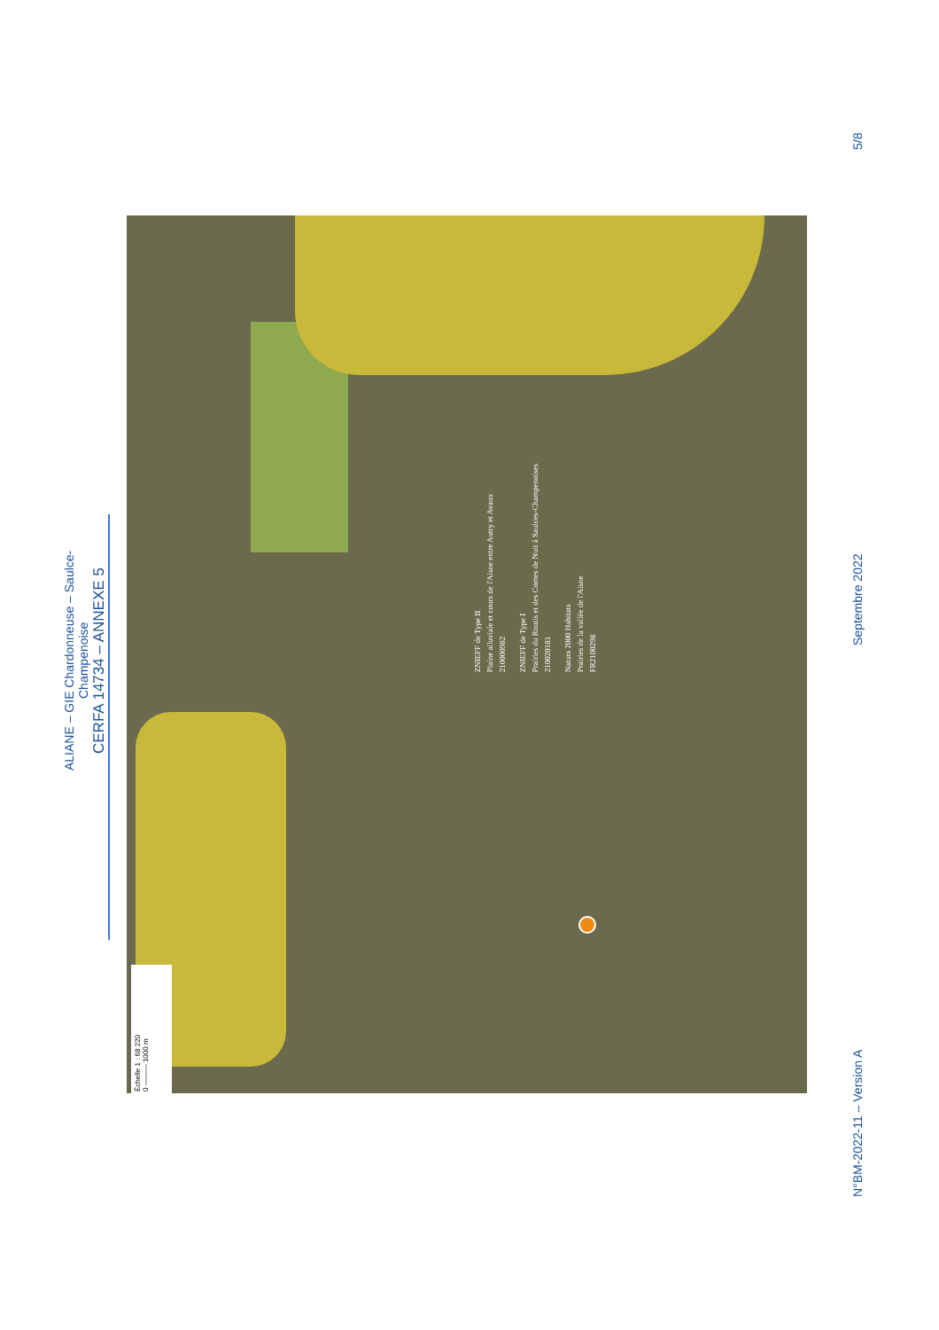ALIANE – GIE Chardonneuse – Saulce-Champenoise
CERFA 14734 – ANNEXE 5
ZNIEFF de Type II
Plaine alluviale et cours de l'Aisne entre Autry et Avaux
210000982
ZNIEFF de Type I
Prairies du Routis et des Comes de Nuit à Saulces-Champenoises
210020181
Natura 2000 Habitats
Prairies de la vallée de l'Aisne
FR2100298
Échelle 1 : 68 220
0 ——— 1000 m
N°BM-2022-11 – Version A Septembre 2022 5/8